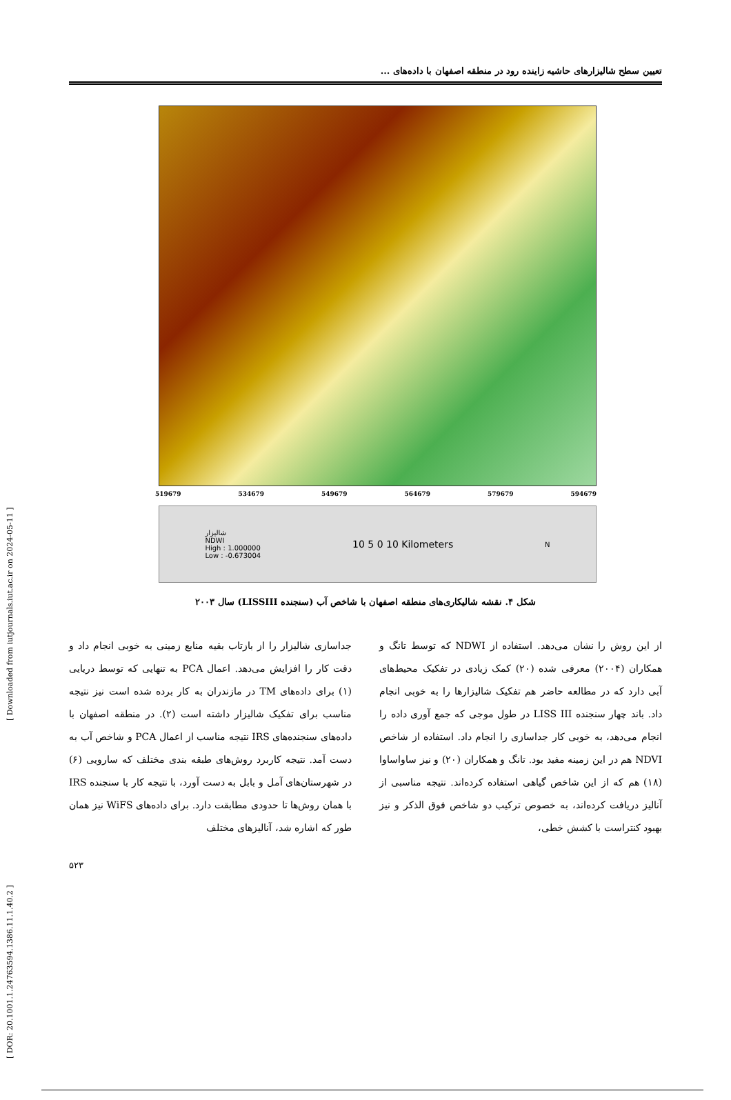[ DOR: 20.1001.1.24763594.1386.11.1.40.2 ] [ Downloaded from iutjournals.iut.ac.ir on 2024-05-11 ]
تعیین سطح شالیزارهای حاشیه زاینده رود در منطقه اصفهان با داده‌های ...
519679 534679 549679 564679 579679 594679
شالیزار
NDWI
High : 1.000000
Low : -0.673004
10 5 0 10 Kilometers
N
شکل ۴. نقشه شالیکاری‌های منطقه اصفهان با شاخص آب (سنجنده LISSIII) سال ۲۰۰۳
از این روش را نشان می‌دهد. استفاده از NDWI که توسط تانگ و همکاران (۲۰۰۴) معرفی شده (۲۰) کمک زیادی در تفکیک محیط‌های آبی دارد که در مطالعه حاضر هم تفکیک شالیزارها را به خوبی انجام داد. باند چهار سنجنده LISS III در طول موجی که جمع آوری داده را انجام می‌دهد، به خوبی کار جداسازی را انجام داد. استفاده از شاخص NDVI هم در این زمینه مفید بود. تانگ و همکاران (۲۰) و نیز ساواساوا (۱۸) هم که از این شاخص گیاهی استفاده کرده‌اند. نتیجه مناسبی از آنالیز دریافت کرده‌اند، به خصوص ترکیب دو شاخص فوق الذکر و نیز بهبود کنتراست با کشش خطی،
جداسازی شالیزار را از بازتاب بقیه منابع زمینی به خوبی انجام داد و دقت کار را افزایش می‌دهد. اعمال PCA به تنهایی که توسط دریایی (۱) برای داده‌های TM در مازندران به کار برده شده است نیز نتیجه مناسب برای تفکیک شالیزار داشته است (۲). در منطقه اصفهان با داده‌های سنجنده‌های IRS نتیجه مناسب از اعمال PCA و شاخص آب به دست آمد. نتیجه کاربرد روش‌های طبقه بندی مختلف که سارویی (۶) در شهرستان‌های آمل و بابل به دست آورد، با نتیجه کار با سنجنده IRS با همان روش‌ها تا حدودی مطابقت دارد. برای داده‌های WiFS نیز همان طور که اشاره شد، آنالیزهای مختلف
۵۲۳